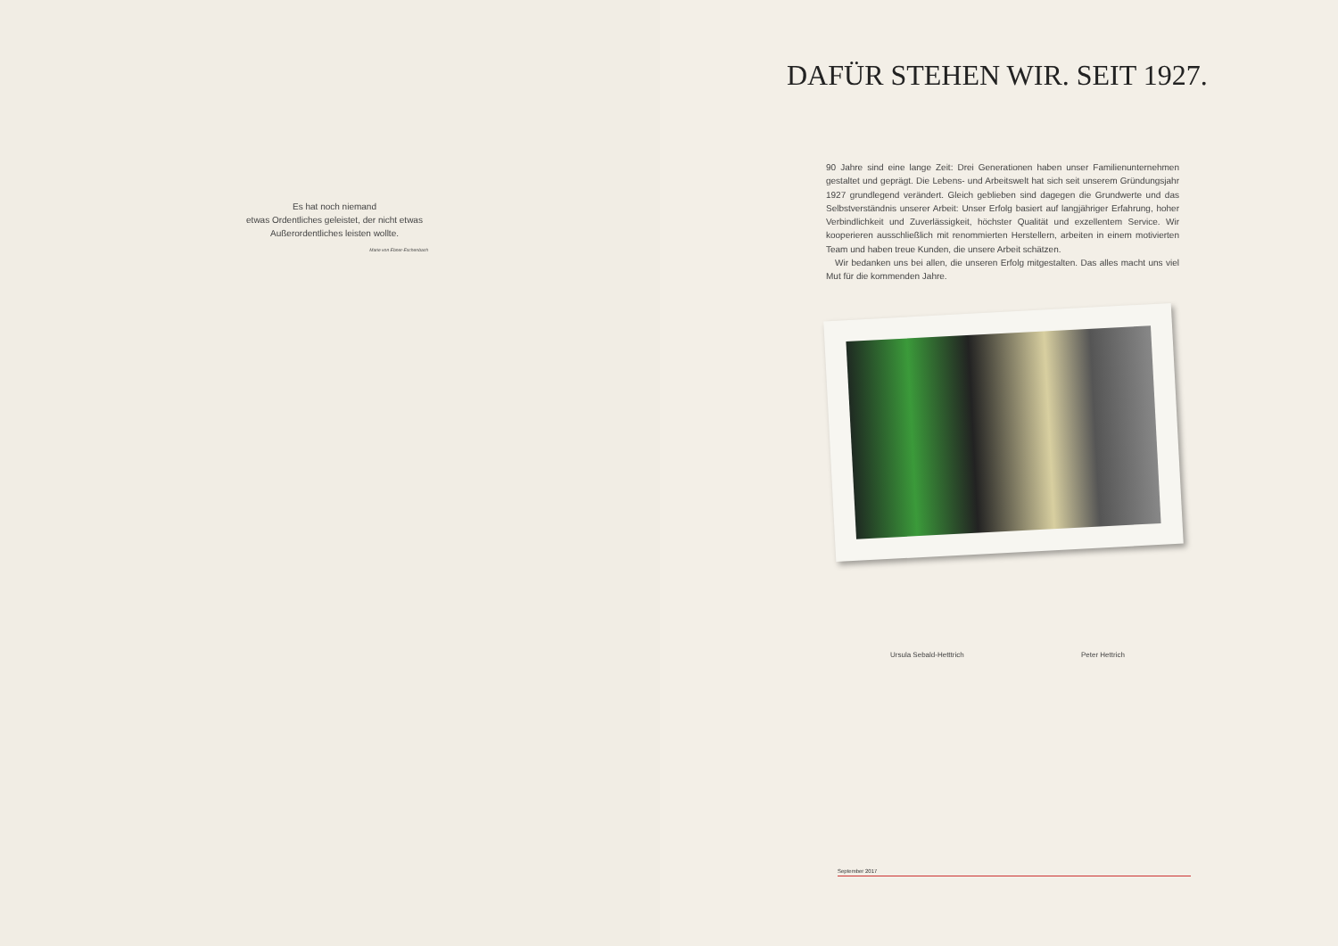Es hat noch niemand
etwas Ordentliches geleistet, der nicht etwas
Außerordentliches leisten wollte.
Marie von Ebner-Eschenbach
DAFÜR STEHEN WIR. SEIT 1927.
90 Jahre sind eine lange Zeit: Drei Generationen haben unser Familienunternehmen gestaltet und geprägt. Die Lebens- und Arbeitswelt hat sich seit unserem Gründungsjahr 1927 grundlegend verändert. Gleich geblieben sind dagegen die Grundwerte und das Selbstverständnis unserer Arbeit: Unser Erfolg basiert auf langjähriger Erfahrung, hoher Verbindlichkeit und Zuverlässigkeit, höchster Qualität und exzellentem Service. Wir kooperieren ausschließlich mit renommierten Herstellern, arbeiten in einem motivierten Team und haben treue Kunden, die unsere Arbeit schätzen.
 Wir bedanken uns bei allen, die unseren Erfolg mitgestalten. Das alles macht uns viel Mut für die kommenden Jahre.
Ursula Sebald-Hetttrich Peter Hettrich
September 2017